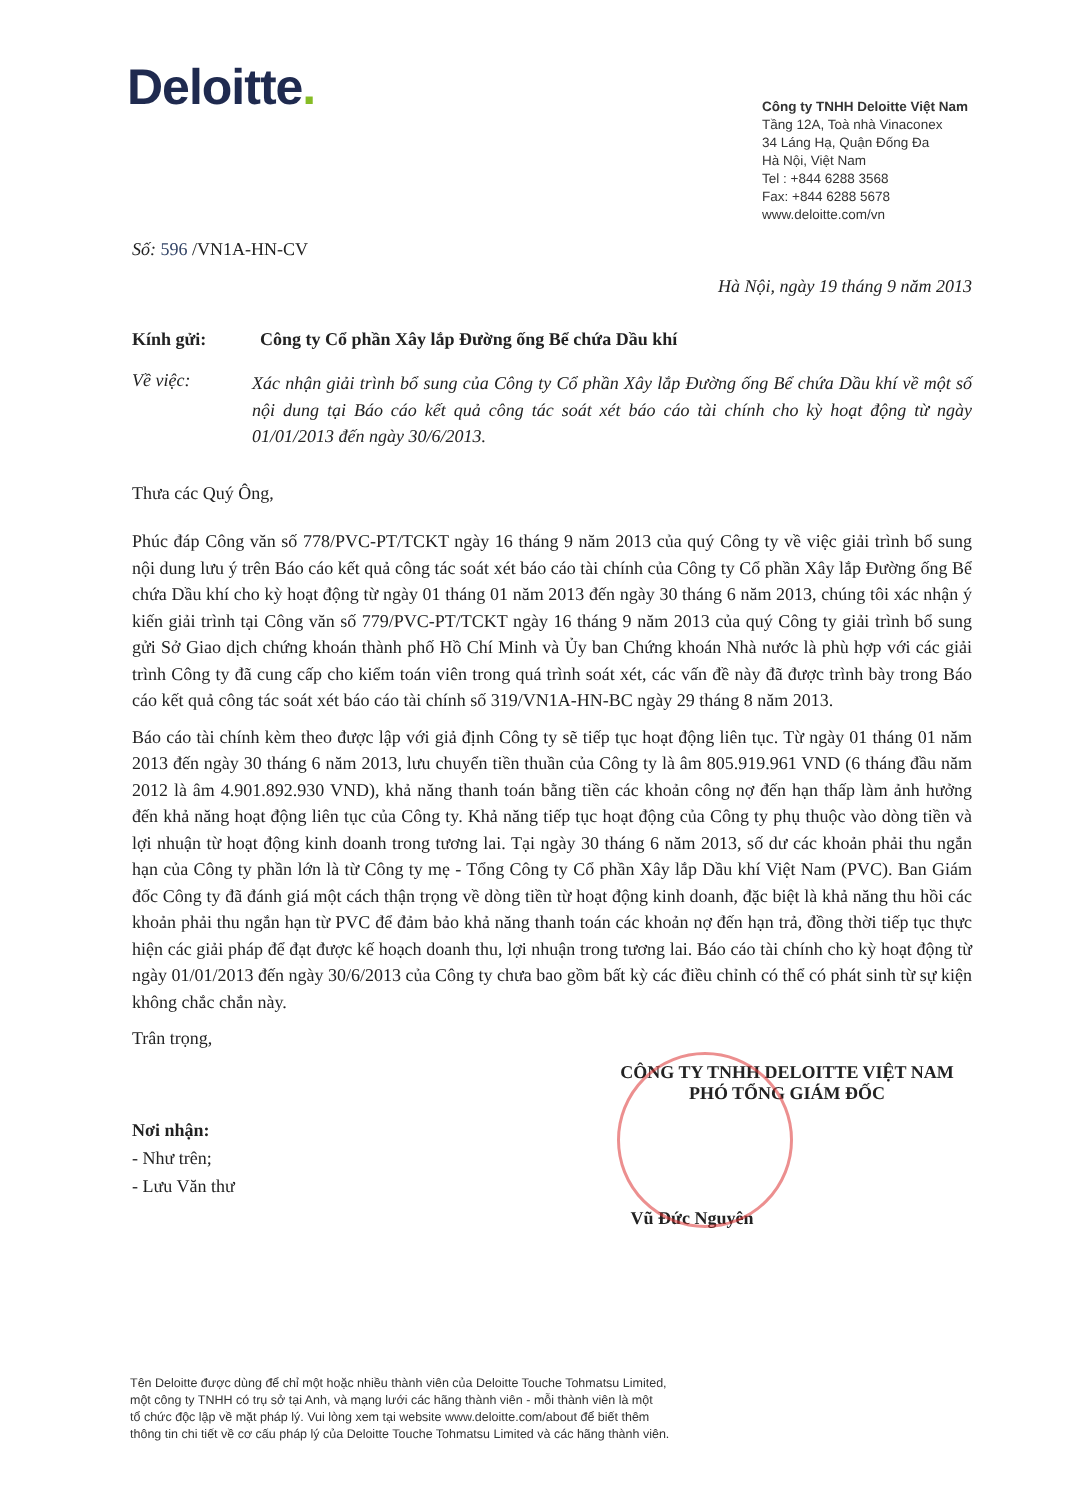Deloitte.
Công ty TNHH Deloitte Việt Nam
Tầng 12A, Toà nhà Vinaconex
34 Láng Hạ, Quận Đống Đa
Hà Nội, Việt Nam
Tel : +844 6288 3568
Fax: +844 6288 5678
www.deloitte.com/vn
Số: 596 /VN1A-HN-CV
Hà Nội, ngày 19 tháng 9 năm 2013
Kính gửi: Công ty Cổ phần Xây lắp Đường ống Bể chứa Dầu khí
Về việc:
Xác nhận giải trình bổ sung của Công ty Cổ phần Xây lắp Đường ống Bể chứa Dầu khí về một số nội dung tại Báo cáo kết quả công tác soát xét báo cáo tài chính cho kỳ hoạt động từ ngày 01/01/2013 đến ngày 30/6/2013.
Thưa các Quý Ông,
Phúc đáp Công văn số 778/PVC-PT/TCKT ngày 16 tháng 9 năm 2013 của quý Công ty về việc giải trình bổ sung nội dung lưu ý trên Báo cáo kết quả công tác soát xét báo cáo tài chính của Công ty Cổ phần Xây lắp Đường ống Bể chứa Dầu khí cho kỳ hoạt động từ ngày 01 tháng 01 năm 2013 đến ngày 30 tháng 6 năm 2013, chúng tôi xác nhận ý kiến giải trình tại Công văn số 779/PVC-PT/TCKT ngày 16 tháng 9 năm 2013 của quý Công ty giải trình bổ sung gửi Sở Giao dịch chứng khoán thành phố Hồ Chí Minh và Ủy ban Chứng khoán Nhà nước là phù hợp với các giải trình Công ty đã cung cấp cho kiểm toán viên trong quá trình soát xét, các vấn đề này đã được trình bày trong Báo cáo kết quả công tác soát xét báo cáo tài chính số 319/VN1A-HN-BC ngày 29 tháng 8 năm 2013.
Báo cáo tài chính kèm theo được lập với giả định Công ty sẽ tiếp tục hoạt động liên tục. Từ ngày 01 tháng 01 năm 2013 đến ngày 30 tháng 6 năm 2013, lưu chuyển tiền thuần của Công ty là âm 805.919.961 VND (6 tháng đầu năm 2012 là âm 4.901.892.930 VND), khả năng thanh toán bằng tiền các khoản công nợ đến hạn thấp làm ảnh hưởng đến khả năng hoạt động liên tục của Công ty. Khả năng tiếp tục hoạt động của Công ty phụ thuộc vào dòng tiền và lợi nhuận từ hoạt động kinh doanh trong tương lai. Tại ngày 30 tháng 6 năm 2013, số dư các khoản phải thu ngắn hạn của Công ty phần lớn là từ Công ty mẹ - Tổng Công ty Cổ phần Xây lắp Dầu khí Việt Nam (PVC). Ban Giám đốc Công ty đã đánh giá một cách thận trọng về dòng tiền từ hoạt động kinh doanh, đặc biệt là khả năng thu hồi các khoản phải thu ngắn hạn từ PVC để đảm bảo khả năng thanh toán các khoản nợ đến hạn trả, đồng thời tiếp tục thực hiện các giải pháp để đạt được kế hoạch doanh thu, lợi nhuận trong tương lai. Báo cáo tài chính cho kỳ hoạt động từ ngày 01/01/2013 đến ngày 30/6/2013 của Công ty chưa bao gồm bất kỳ các điều chỉnh có thể có phát sinh từ sự kiện không chắc chắn này.
Trân trọng,
CÔNG TY TNHH DELOITTE VIỆT NAM
PHÓ TỔNG GIÁM ĐỐC
Nơi nhận:
- Như trên;
- Lưu Văn thư
Vũ Đức Nguyên
Tên Deloitte được dùng để chỉ một hoặc nhiều thành viên của Deloitte Touche Tohmatsu Limited,
một công ty TNHH có trụ sở tại Anh, và mạng lưới các hãng thành viên - mỗi thành viên là một
tổ chức độc lập về mặt pháp lý. Vui lòng xem tại website www.deloitte.com/about để biết thêm
thông tin chi tiết về cơ cấu pháp lý của Deloitte Touche Tohmatsu Limited và các hãng thành viên.